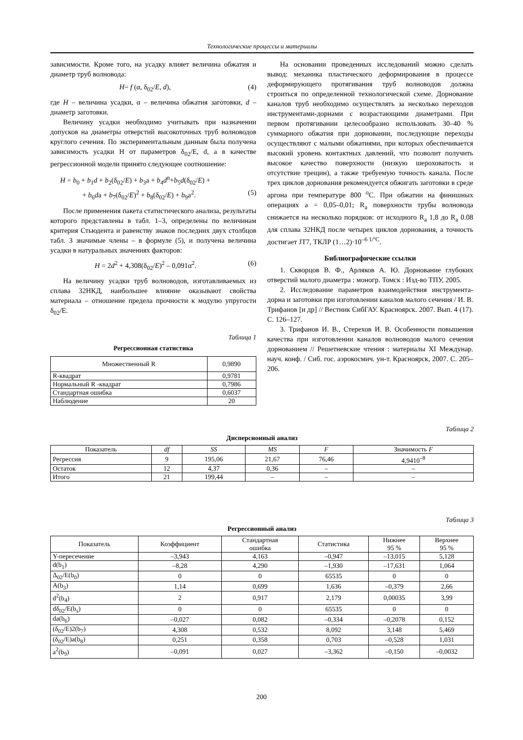Технологические процессы и материалы
зависимости. Кроме того, на усадку влияет величина обжатия и диаметр труб волновода:
H= f (α, δ<sub>02</sub>/E, d), (4)
где H – величина усадки, α – величина обжатия заготовки, d – диаметр заготовки.
Величину усадки необходимо учитывать при назначении допусков на диаметры отверстий высокоточных труб волноводов круглого сечения. По экспериментальным данным была получена зависимость усадки H от параметров δ<sub>02</sub>/E, d, а в качестве регрессионной модели принято следующее соотношение:
H = b<sub>0</sub> + b<sub>1</sub>d + b<sub>2</sub>(δ<sub>02</sub>/E) + b<sub>3</sub>a + b<sub>4</sub>d<sup>n</sup>+b<sub>5</sub>d(δ<sub>02</sub>/E) +
+ b<sub>6</sub>da + b<sub>7</sub>(δ<sub>02</sub>/E)<sup>2</sup> + b<sub>8</sub>(δ<sub>02</sub>/E) + b<sub>9</sub>a<sup>2</sup>. (5)
После применения пакета статистического анализа, результаты которого представлены в табл. 1–3, определены по величинам критерия Стьюдента и равенству знаков последних двух столбцов табл. 3 значимые члены – в формуле (5), и получена величина усадки в натуральных значениях факторов:
H = 2d<sup>2</sup> + 4,308(δ<sub>02</sub>/E)<sup>2</sup> – 0,091α<sup>2</sup>. (6)
На величину усадки труб волноводов, изготавливаемых из сплава 32НКД, наибольшее влияние оказывают свойства материала – отношение предела прочности к модулю упругости δ<sub>02</sub>/E.
Таблица 1
Регрессионная статистика
| Множественный R | 0,9890 |
| R-квадрат | 0,9781 |
| Нормальный R -квадрат | 0,7986 |
| Стандартная ошибка | 0,6037 |
| Наблюдение | 20 |
На основании проведенных исследований можно сделать вывод: механика пластического деформирования в процессе деформирующего протягивания труб волноводов должна строиться по определенной технологической схеме. Дорнование каналов труб необходимо осуществлять за несколько переходов инструментами-дорнами с возрастающими диаметрами. При первом протягивании целесообразно использовать 30–40 % суммарного обжатия при дорновании, последующие переходы осуществляют с малыми обжатиями, при которых обеспечивается высокий уровень контактных давлений, что позволит получить высокое качество поверхности (низкую шероховатость и отсутствие трещин), а также требуемую точность канала. После трех циклов дорнования рекомендуется обжигать заготовки в среде аргона при температуре 800 <sup>о</sup>С. При обжатии на финишных операциях a = 0,05–0,01; R<sub>a</sub> поверхности трубы волновода снижается на несколько порядков: от исходного R<sub>a</sub> 1,8 до R<sub>a</sub> 0.08 для сплава 32НКД после четырех циклов дорнования, а точность достигает JT7, ТКЛР (1…2)·10<sup>–6 1/ºC</sup>.
Библиографические ссылки
1. Скворцов В. Ф., Арляков А. Ю. Дорнование глубоких отверстий малого диаметра : моногр. Томск : Изд-во ТПУ, 2005.
2. Исследование параметров взаимодействия инструмента-дорна и заготовки при изготовлении каналов малого сечения / И. В. Трифанов [и др] // Вестник СибГАУ. Красноярск. 2007. Вып. 4 (17). С. 126–127.
3. Трифанов И. В., Стерехов И. В. Особенности повышения качества при изготовлении каналов волноводов малого сечения дорнованием // Решетневские чтения : материалы XI Междунар. науч. конф. / Сиб. гос. аэрокосмич. ун-т. Красноярск, 2007. С. 205–206.
Таблица 2
Дисперсионный анализ
| Показатель | df | SS | MS | F | Значимость F |
| --- | --- | --- | --- | --- | --- |
| Регрессия | 9 | 195,06 | 21,67 | 76,46 | 4,9410<sup>–8</sup> |
| Остаток | 12 | 4,37 | 0,36 | – | – |
| Итого | 21 | 199,44 | – | – | – |
Таблица 3
Регрессионный анализ
| Показатель | Коэффициент | Стандартная ошибка | Статистика | Нижнее 95 % | Верхнее 95 % |
| --- | --- | --- | --- | --- | --- |
| Y-пересечение | –3,943 | 4,163 | –0,947 | –13,015 | 5,128 |
| d(b<sub>1</sub>) | –8,28 | 4,290 | –1,930 | –17,631 | 1,064 |
| Δ<sub>02</sub>/E(b<sub>0</sub>) | 0 | 0 | 65535 | 0 | 0 |
| A(b<sub>3</sub>) | 1,14 | 0,699 | 1,636 | –0,379 | 2,66 |
| d<sup>2</sup>(b<sub>4</sub>) | 2 | 0,917 | 2,179 | 0,00035 | 3,99 |
| dδ<sub>02</sub>/E(b<sub>s</sub>) | 0 | 0 | 65535 | 0 | 0 |
| da(b<sub>6</sub>) | –0,027 | 0,082 | –0,334 | –0,2078 | 0,152 |
| (δ<sub>02</sub>/E)2(b<sub>7</sub>) | 4,308 | 0,532 | 8,092 | 3,148 | 5,469 |
| (δ<sub>02</sub>/E)a(b<sub>8</sub>) | 0,251 | 0,358 | 0,703 | –0,528 | 1,031 |
| a<sup>2</sup>(b<sub>9</sub>) | –0,091 | 0,027 | –3,362 | –0,150 | –0,0032 |
200